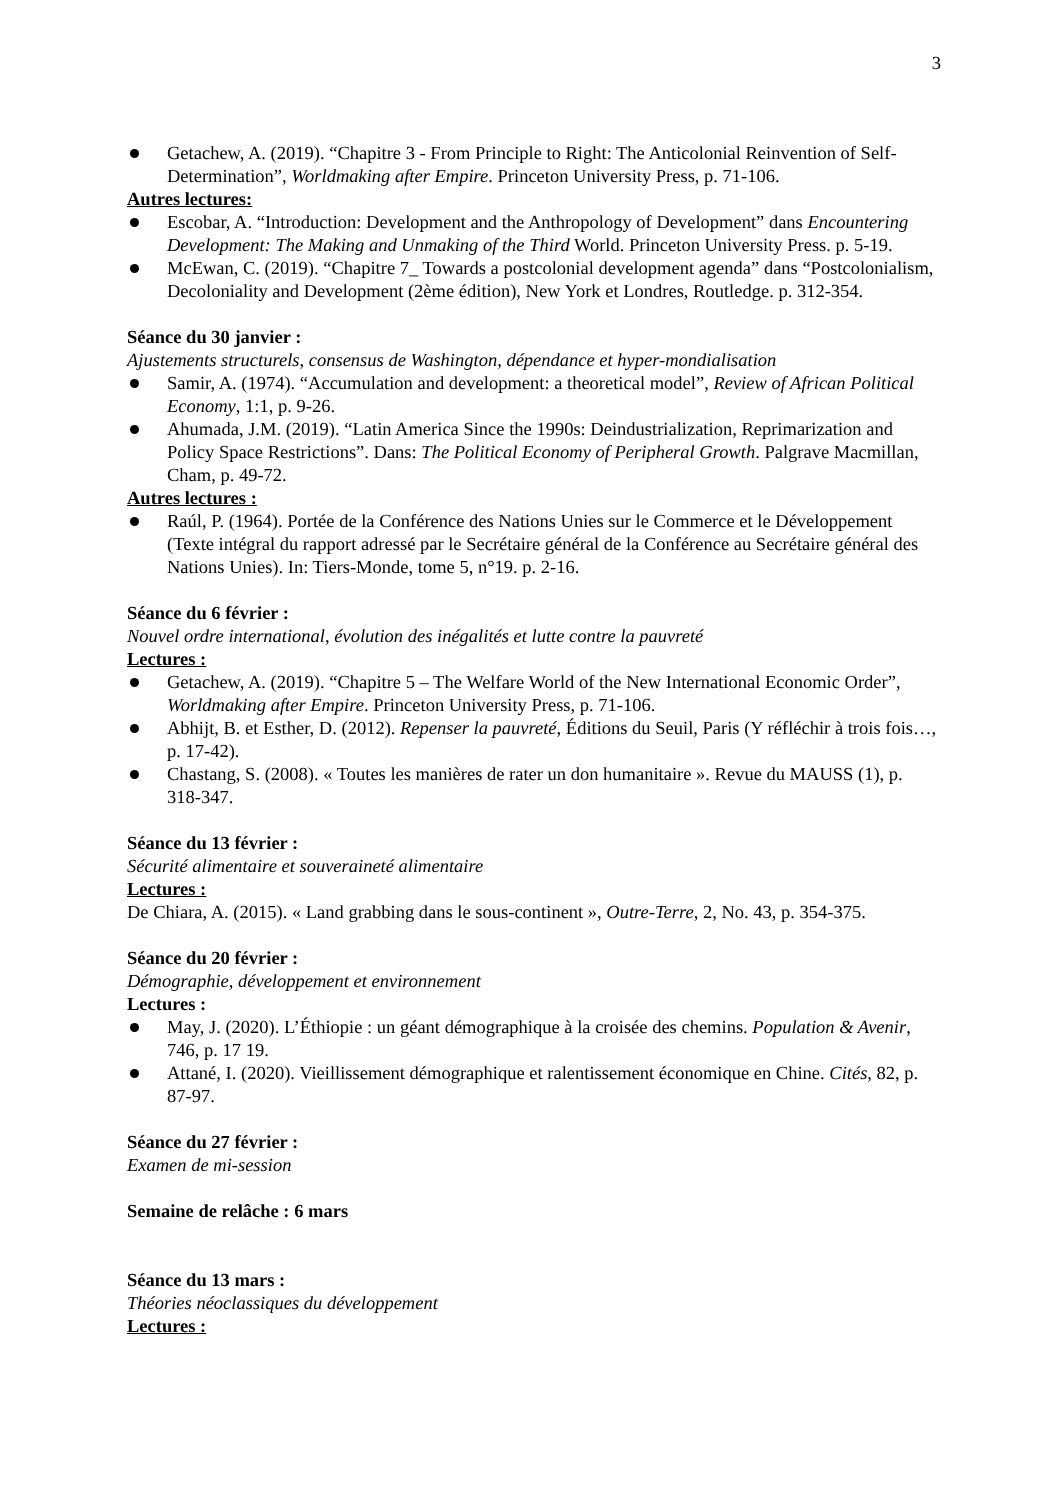3
Getachew, A. (2019). “Chapitre 3 - From Principle to Right: The Anticolonial Reinvention of Self-Determination”, Worldmaking after Empire. Princeton University Press, p. 71-106.
Autres lectures:
Escobar, A. “Introduction: Development and the Anthropology of Development” dans Encountering Development: The Making and Unmaking of the Third World. Princeton University Press. p. 5-19.
McEwan, C. (2019). “Chapitre 7_ Towards a postcolonial development agenda” dans “Postcolonialism, Decoloniality and Development (2ème édition), New York et Londres, Routledge. p. 312-354.
Séance du 30 janvier :
Ajustements structurels, consensus de Washington, dépendance et hyper-mondialisation
Samir, A. (1974). “Accumulation and development: a theoretical model”, Review of African Political Economy, 1:1, p. 9-26.
Ahumada, J.M. (2019). “Latin America Since the 1990s: Deindustrialization, Reprimarization and Policy Space Restrictions”. Dans: The Political Economy of Peripheral Growth. Palgrave Macmillan, Cham, p. 49-72.
Autres lectures :
Raúl, P. (1964). Portée de la Conférence des Nations Unies sur le Commerce et le Développement (Texte intégral du rapport adressé par le Secrétaire général de la Conférence au Secrétaire général des Nations Unies). In: Tiers-Monde, tome 5, n°19. p. 2-16.
Séance du 6 février :
Nouvel ordre international, évolution des inégalités et lutte contre la pauvreté
Lectures :
Getachew, A. (2019). “Chapitre 5 – The Welfare World of the New International Economic Order”, Worldmaking after Empire. Princeton University Press, p. 71-106.
Abhijt, B. et Esther, D. (2012). Repenser la pauvreté, Éditions du Seuil, Paris (Y réfléchir à trois fois…, p. 17-42).
Chastang, S. (2008). « Toutes les manières de rater un don humanitaire ». Revue du MAUSS (1), p. 318-347.
Séance du 13 février :
Sécurité alimentaire et souveraineté alimentaire
Lectures :
De Chiara, A. (2015). « Land grabbing dans le sous-continent », Outre-Terre, 2, No. 43, p. 354-375.
Séance du 20 février :
Démographie, développement et environnement
Lectures :
May, J. (2020). L’Éthiopie : un géant démographique à la croisée des chemins. Population & Avenir, 746, p. 17 19.
Attané, I. (2020). Vieillissement démographique et ralentissement économique en Chine. Cités, 82, p. 87-97.
Séance du 27 février :
Examen de mi-session
Semaine de relâche : 6 mars
Séance du 13 mars :
Théories néoclassiques du développement
Lectures :